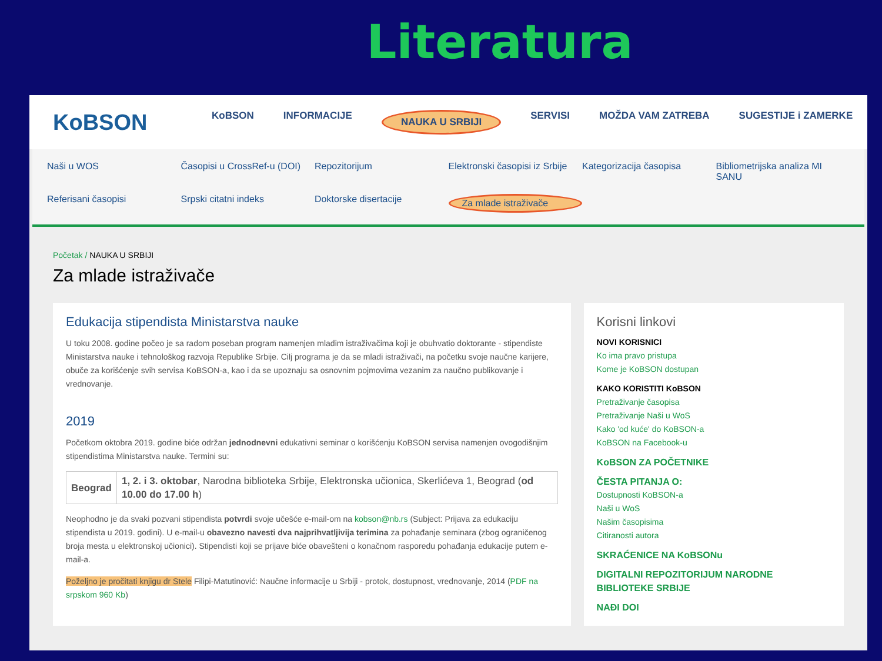Literatura
KoBSON
KoBSON INFORMACIJE NAUKA U SRBIJI SERVISI MOŽDA VAM ZATREBA SUGESTIJE i ZAMERKE
Naši u WOS Časopisi u CrossRef-u (DOI) Repozitorijum Elektronski časopisi iz Srbije Kategorizacija časopisa Bibliometrijska analiza MI SANU Referisani časopisi Srpski citatni indeks Doktorske disertacije Za mlade istraživače
Početak / NAUKA U SRBIJI
Za mlade istraživače
Edukacija stipendista Ministarstva nauke
U toku 2008. godine počeo je sa radom poseban program namenjen mladim istraživačima koji je obuhvatio doktorante - stipendiste Ministarstva nauke i tehnološkog razvoja Republike Srbije. Cilj programa je da se mladi istraživači, na početku svoje naučne karijere, obuče za korišćenje svih servisa KoBSON-a, kao i da se upoznaju sa osnovnim pojmovima vezanim za naučno publikovanje i vrednovanje.
2019
Početkom oktobra 2019. godine biće održan jednodnevni edukativni seminar o korišćenju KoBSON servisa namenjen ovogodišnjim stipendistima Ministarstva nauke. Termini su:
| Beograd | 1, 2. i 3. oktobar , Narodna biblioteka Srbije, Elektronska učionica, Skerlićeva 1, Beograd ( od 10.00 do 17.00 h ) |
Neophodno je da svaki pozvani stipendista potvrdi svoje učešće e-mail-om na kobson@nb.rs (Subject: Prijava za edukaciju stipendista u 2019. godini). U e-mail-u obavezno navesti dva najprihvatljivija terimina za pohađanje seminara (zbog ograničenog broja mesta u elektronskoj učionici). Stipendisti koji se prijave biće obavešteni o konačnom rasporedu pohađanja edukacije putem e-mail-a.
Poželjno je pročitati knjigu dr Stele Filipi-Matutinović: Naučne informacije u Srbiji - protok, dostupnost, vrednovanje, 2014 (PDF na srpskom 960 Kb)
Korisni linkovi
NOVI KORISNICI
Ko ima pravo pristupa
Kome je KoBSON dostupan
KAKO KORISTITI KoBSON
Pretraživanje časopisa
Pretraživanje Naši u WoS
Kako 'od kuće' do KoBSON-a
KoBSON na Facebook-u
KoBSON ZA POČETNIKE
ČESTA PITANJA O:
Dostupnosti KoBSON-a
Naši u WoS
Našim časopisima
Citiranosti autora
SKRAĆENICE NA KoBSONu
DIGITALNI REPOZITORIJUM NARODNE BIBLIOTEKE SRBIJE
NAĐI DOI